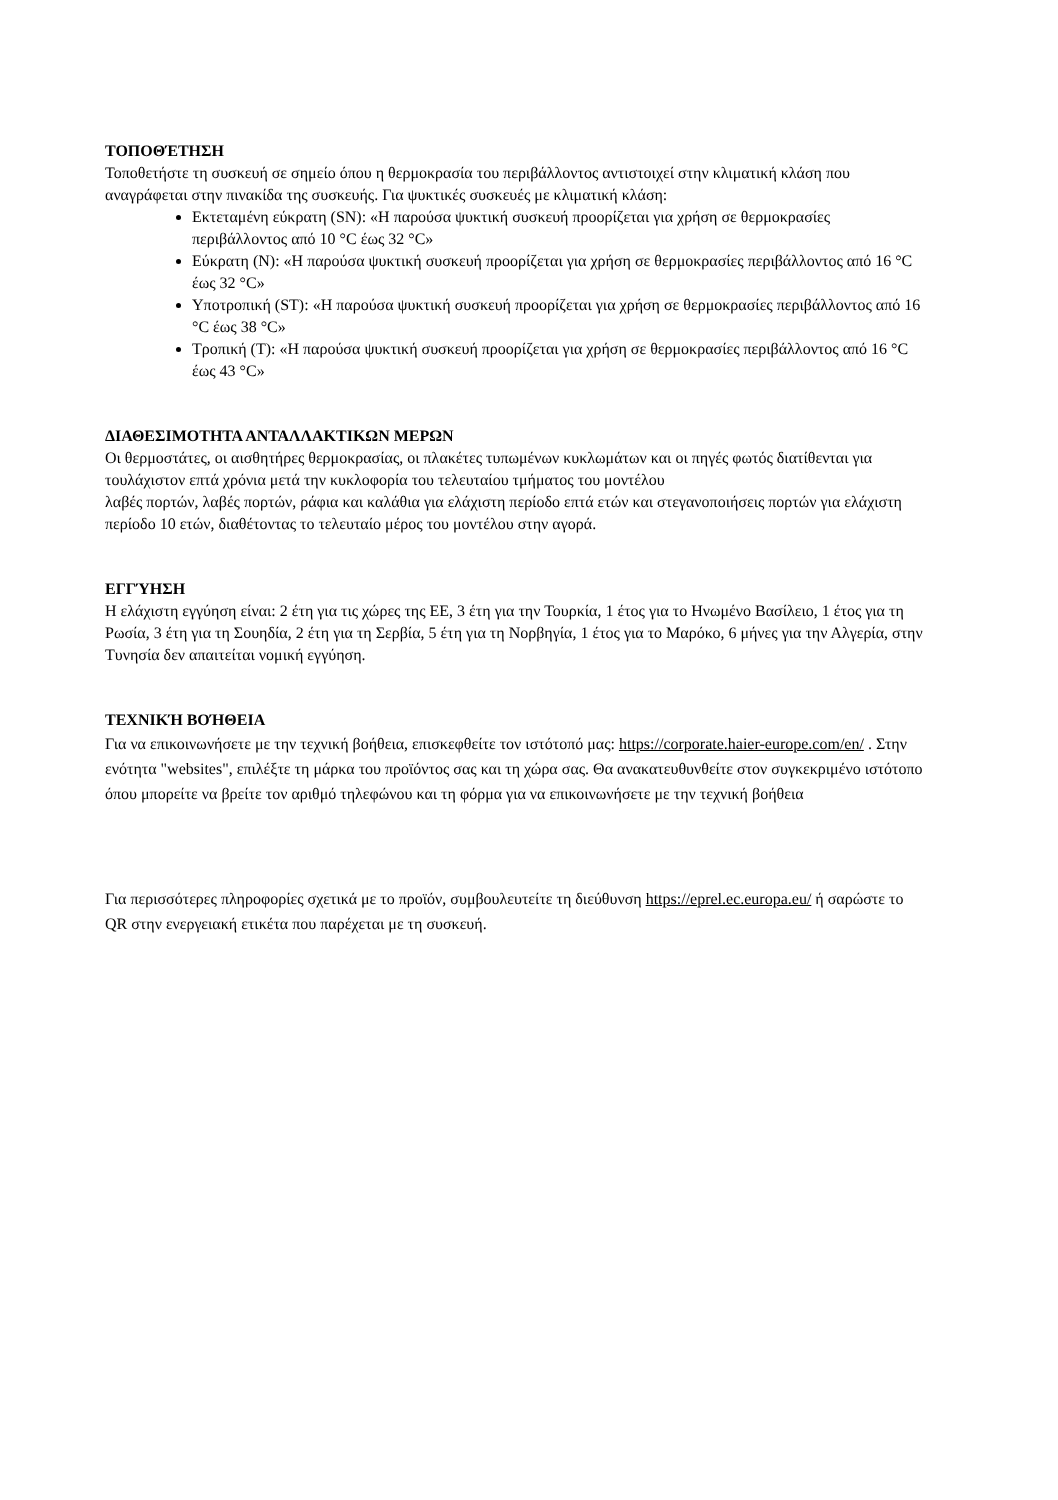ΤΟΠΟΘΈΤΗΣΗ
Τοποθετήστε τη συσκευή σε σημείο όπου η θερμοκρασία του περιβάλλοντος αντιστοιχεί στην κλιματική κλάση που αναγράφεται στην πινακίδα της συσκευής. Για ψυκτικές συσκευές με κλιματική κλάση:
Εκτεταμένη εύκρατη (SN): «Η παρούσα ψυκτική συσκευή προορίζεται για χρήση σε θερμοκρασίες περιβάλλοντος από 10 °C έως 32 °C»
Εύκρατη (N): «Η παρούσα ψυκτική συσκευή προορίζεται για χρήση σε θερμοκρασίες περιβάλλοντος από 16 °C έως 32 °C»
Υποτροπική (ST): «Η παρούσα ψυκτική συσκευή προορίζεται για χρήση σε θερμοκρασίες περιβάλλοντος από 16 °C έως 38 °C»
Τροπική (T): «Η παρούσα ψυκτική συσκευή προορίζεται για χρήση σε θερμοκρασίες περιβάλλοντος από 16 °C έως 43 °C»
ΔΙΑΘΕΣΙΜΟΤΗΤΑ ΑΝΤΑΛΛΑΚΤΙΚΩΝ ΜΕΡΩΝ
Οι θερμοστάτες, οι αισθητήρες θερμοκρασίας, οι πλακέτες τυπωμένων κυκλωμάτων και οι πηγές φωτός διατίθενται για τουλάχιστον επτά χρόνια μετά την κυκλοφορία του τελευταίου τμήματος του μοντέλου
λαβές πορτών, λαβές πορτών, ράφια και καλάθια για ελάχιστη περίοδο επτά ετών και στεγανοποιήσεις πορτών για ελάχιστη περίοδο 10 ετών, διαθέτοντας το τελευταίο μέρος του μοντέλου στην αγορά.
ΕΓΓΎΗΣΗ
Η ελάχιστη εγγύηση είναι: 2 έτη για τις χώρες της ΕΕ, 3 έτη για την Τουρκία, 1 έτος για το Ηνωμένο Βασίλειο, 1 έτος για τη Ρωσία, 3 έτη για τη Σουηδία, 2 έτη για τη Σερβία, 5 έτη για τη Νορβηγία, 1 έτος για το Μαρόκο, 6 μήνες για την Αλγερία, στην Τυνησία δεν απαιτείται νομική εγγύηση.
ΤΕΧΝΙΚΉ ΒΟΉΘΕΙΑ
Για να επικοινωνήσετε με την τεχνική βοήθεια, επισκεφθείτε τον ιστότοπό μας: https://corporate.haier-europe.com/en/ . Στην ενότητα "websites", επιλέξτε τη μάρκα του προϊόντος σας και τη χώρα σας. Θα ανακατευθυνθείτε στον συγκεκριμένο ιστότοπο όπου μπορείτε να βρείτε τον αριθμό τηλεφώνου και τη φόρμα για να επικοινωνήσετε με την τεχνική βοήθεια
Για περισσότερες πληροφορίες σχετικά με το προϊόν, συμβουλευτείτε τη διεύθυνση https://eprel.ec.europa.eu/ ή σαρώστε το QR στην ενεργειακή ετικέτα που παρέχεται με τη συσκευή.